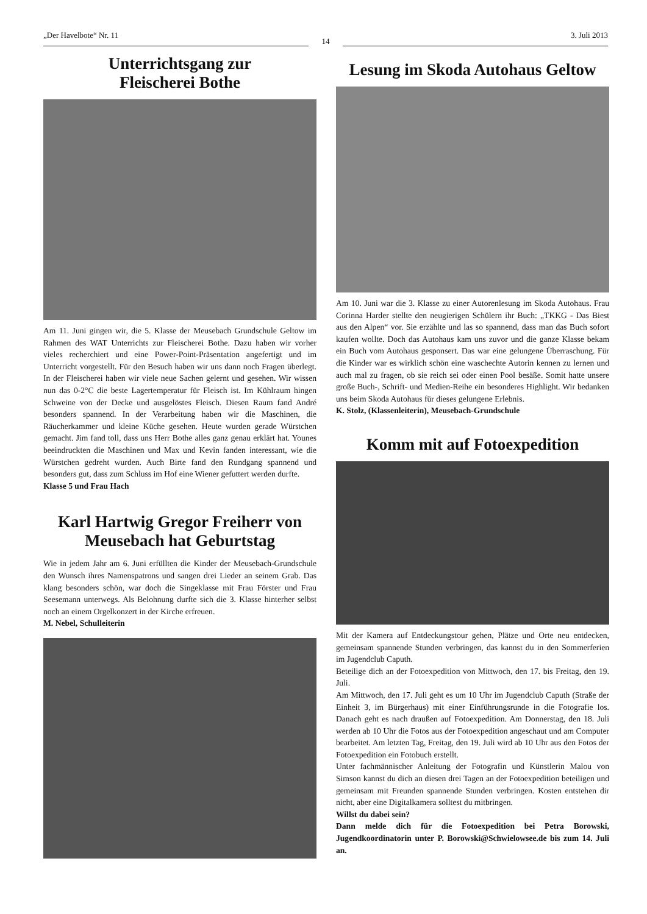„Der Havelbote“ Nr. 11
14
3. Juli 2013
Unterrichtsgang zur
Fleischerei Bothe
Am 11. Juni gingen wir, die 5. Klasse der Meusebach Grundschule Geltow im Rahmen des WAT Unterrichts zur Fleischerei Bothe. Dazu haben wir vorher vieles recherchiert und eine Power-Point-Präsentation angefertigt und im Unterricht vorgestellt. Für den Besuch haben wir uns dann noch Fragen überlegt. In der Fleischerei haben wir viele neue Sachen gelernt und gesehen. Wir wissen nun das 0-2°C die beste Lagertemperatur für Fleisch ist. Im Kühlraum hingen Schweine von der Decke und ausgelöstes Fleisch. Diesen Raum fand André besonders spannend. In der Verarbeitung haben wir die Maschinen, die Räucherkammer und kleine Küche gesehen. Heute wurden gerade Würstchen gemacht. Jim fand toll, dass uns Herr Bothe alles ganz genau erklärt hat. Younes beeindruckten die Maschinen und Max und Kevin fanden interessant, wie die Würstchen gedreht wurden. Auch Birte fand den Rundgang spannend und besonders gut, dass zum Schluss im Hof eine Wiener gefuttert werden durfte.
Klasse 5 und Frau Hach
Karl Hartwig Gregor Freiherr von Meusebach hat Geburtstag
Wie in jedem Jahr am 6. Juni erfüllten die Kinder der Meusebach-Grundschule den Wunsch ihres Namenspatrons und sangen drei Lieder an seinem Grab. Das klang besonders schön, war doch die Singeklasse mit Frau Förster und Frau Seesemann unterwegs. Als Belohnung durfte sich die 3. Klasse hinterher selbst noch an einem Orgelkonzert in der Kirche erfreuen.
M. Nebel, Schulleiterin
Lesung im Skoda Autohaus Geltow
Am 10. Juni war die 3. Klasse zu einer Autorenlesung im Skoda Autohaus. Frau Corinna Harder stellte den neugierigen Schülern ihr Buch: „TKKG - Das Biest aus den Alpen“ vor. Sie erzählte und las so spannend, dass man das Buch sofort kaufen wollte. Doch das Autohaus kam uns zuvor und die ganze Klasse bekam ein Buch vom Autohaus gesponsert. Das war eine gelungene Überraschung. Für die Kinder war es wirklich schön eine waschechte Autorin kennen zu lernen und auch mal zu fragen, ob sie reich sei oder einen Pool besäße. Somit hatte unsere große Buch-, Schrift- und Medien-Reihe ein besonderes Highlight. Wir bedanken uns beim Skoda Autohaus für dieses gelungene Erlebnis.
K. Stolz, (Klassenleiterin), Meusebach-Grundschule
Komm mit auf Fotoexpedition
Mit der Kamera auf Entdeckungstour gehen, Plätze und Orte neu entdecken, gemeinsam spannende Stunden verbringen, das kannst du in den Sommerferien im Jugendclub Caputh.
Beteilige dich an der Fotoexpedition von Mittwoch, den 17. bis Freitag, den 19. Juli.
Am Mittwoch, den 17. Juli geht es um 10 Uhr im Jugendclub Caputh (Straße der Einheit 3, im Bürgerhaus) mit einer Einführungsrunde in die Fotografie los. Danach geht es nach draußen auf Fotoexpedition. Am Donnerstag, den 18. Juli werden ab 10 Uhr die Fotos aus der Fotoexpedition angeschaut und am Computer bearbeitet. Am letzten Tag, Freitag, den 19. Juli wird ab 10 Uhr aus den Fotos der Fotoexpedition ein Fotobuch erstellt.
Unter fachmännischer Anleitung der Fotografin und Künstlerin Malou von Simson kannst du dich an diesen drei Tagen an der Fotoexpedition beteiligen und gemeinsam mit Freunden spannende Stunden verbringen. Kosten entstehen dir nicht, aber eine Digitalkamera solltest du mitbringen.
Willst du dabei sein?
Dann melde dich für die Fotoexpedition bei Petra Borowski, Jugendkoordinatorin unter P. Borowski@Schwielowsee.de bis zum 14. Juli an.